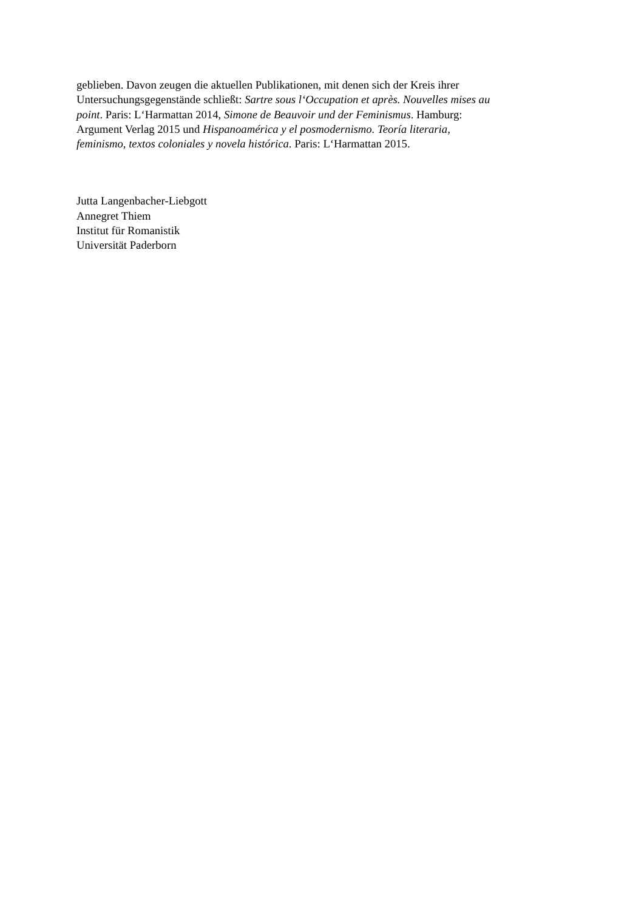geblieben. Davon zeugen die aktuellen Publikationen, mit denen sich der Kreis ihrer
Untersuchungsgegenstände schließt: Sartre sous l‘Occupation et après. Nouvelles mises au
point. Paris: L‘Harmattan 2014, Simone de Beauvoir und der Feminismus. Hamburg:
Argument Verlag 2015 und Hispanoamérica y el posmodernismo. Teoría literaria,
feminismo, textos coloniales y novela histórica. Paris: L‘Harmattan 2015.
Jutta Langenbacher-Liebgott
Annegret Thiem
Institut für Romanistik
Universität Paderborn